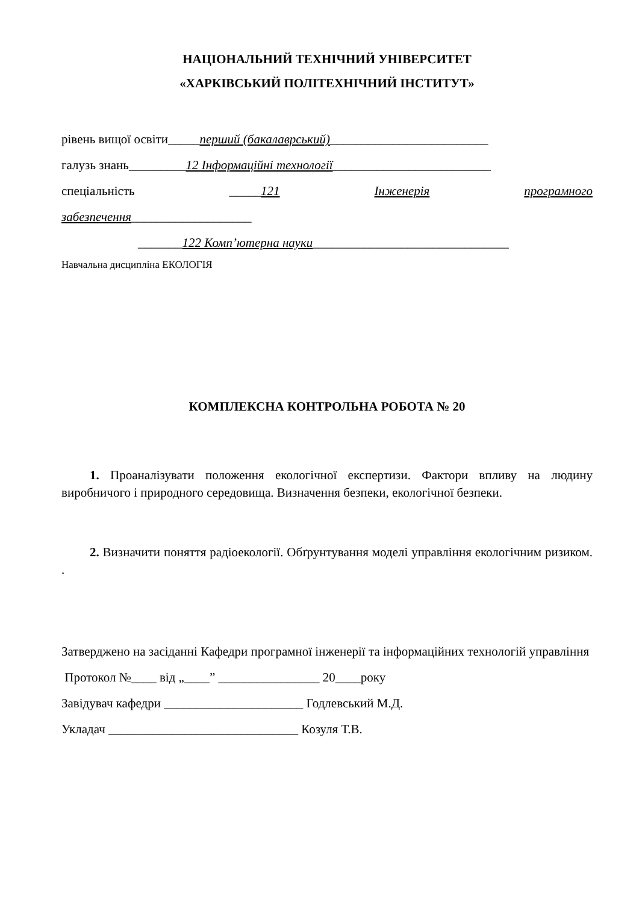НАЦІОНАЛЬНИЙ ТЕХНІЧНИЙ УНІВЕРСИТЕТ
«ХАРКІВСЬКИЙ ПОЛІТЕХНІЧНИЙ ІНСТИТУТ»
рівень вищої освіти_____перший (бакалаврський)_________________________
галузь знань_________12 Інформаційні технології_________________________
спеціальність _____121 Інженерія програмного
забезпечення___________________
_______122 Комп’ютерна науки_______________________________
Навчальна дисципліна ЕКОЛОГІЯ
КОМПЛЕКСНА КОНТРОЛЬНА РОБОТА № 20
1. Проаналізувати положення екологічної експертизи. Фактори впливу на людину виробничого і природного середовища. Визначення безпеки, екологічної безпеки.
2. Визначити поняття радіоекології. Обґрунтування моделі управління екологічним ризиком. .
Затверджено на засіданні Кафедри програмної інженерії та інформаційних технологій управління
Протокол №____ від „____” ________________ 20____року
Завідувач кафедри ______________________ Годлевський М.Д.
Укладач ______________________________ Козуля Т.В.